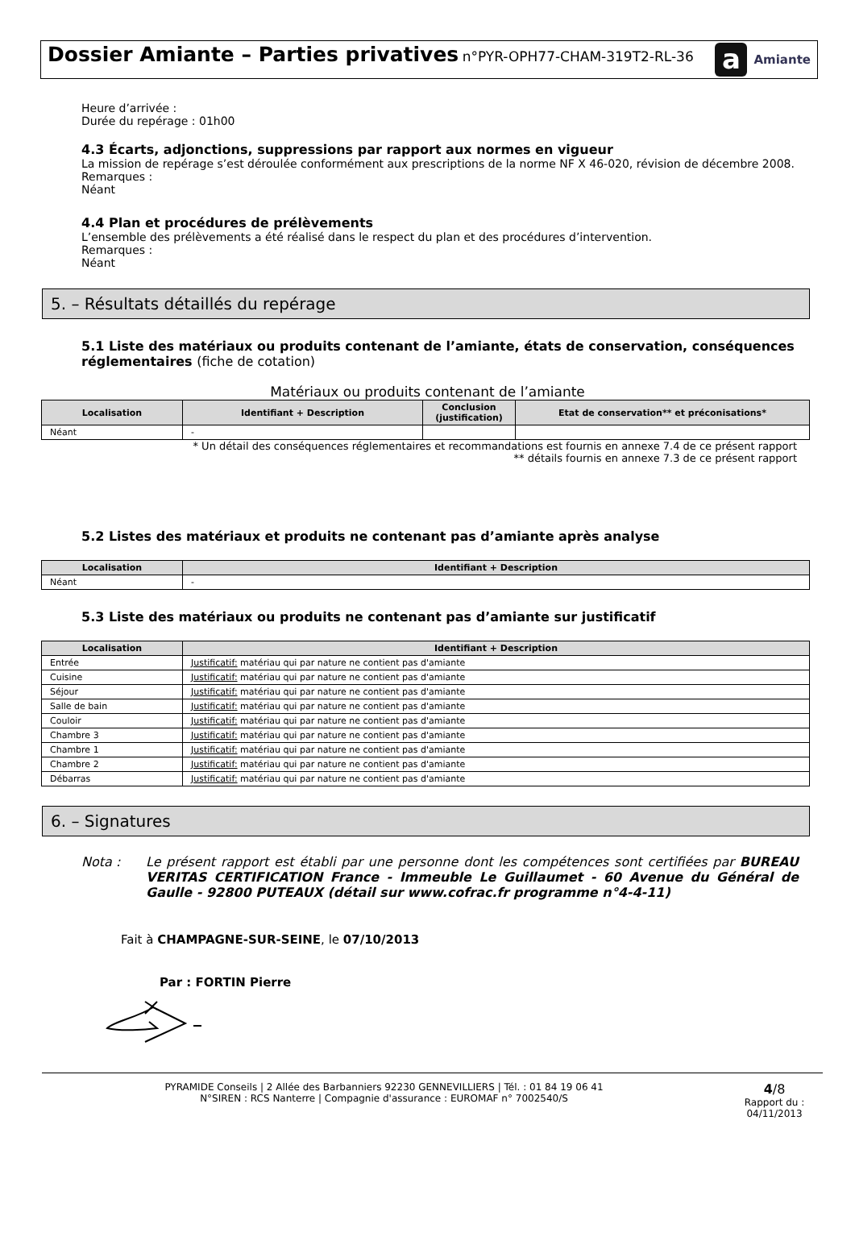Dossier Amiante – Parties privatives
n°PYR-OPH77-CHAM-319T2-RL-36
a Amiante
Heure d’arrivée :
Durée du repérage : 01h00
4.3 Écarts, adjonctions, suppressions par rapport aux normes en vigueur
La mission de repérage s’est déroulée conformément aux prescriptions de la norme NF X 46-020, révision de décembre 2008.
Remarques :
Néant
4.4 Plan et procédures de prélèvements
L’ensemble des prélèvements a été réalisé dans le respect du plan et des procédures d’intervention.
Remarques :
Néant
5. – Résultats détaillés du repérage
5.1 Liste des matériaux ou produits contenant de l’amiante, états de conservation, conséquences réglementaires (fiche de cotation)
Matériaux ou produits contenant de l’amiante
| Localisation | Identifiant + Description | Conclusion (justification) | Etat de conservation** et préconisations* |
| --- | --- | --- | --- |
| Néant | - | | |
* Un détail des conséquences réglementaires et recommandations est fournis en annexe 7.4 de ce présent rapport
** détails fournis en annexe 7.3 de ce présent rapport
5.2 Listes des matériaux et produits ne contenant pas d’amiante après analyse
| Localisation | Identifiant + Description |
| --- | --- |
| Néant | - |
5.3 Liste des matériaux ou produits ne contenant pas d’amiante sur justificatif
| Localisation | Identifiant + Description |
| --- | --- |
| Entrée | Justificatif: matériau qui par nature ne contient pas d'amiante |
| Cuisine | Justificatif: matériau qui par nature ne contient pas d'amiante |
| Séjour | Justificatif: matériau qui par nature ne contient pas d'amiante |
| Salle de bain | Justificatif: matériau qui par nature ne contient pas d'amiante |
| Couloir | Justificatif: matériau qui par nature ne contient pas d'amiante |
| Chambre 3 | Justificatif: matériau qui par nature ne contient pas d'amiante |
| Chambre 1 | Justificatif: matériau qui par nature ne contient pas d'amiante |
| Chambre 2 | Justificatif: matériau qui par nature ne contient pas d'amiante |
| Débarras | Justificatif: matériau qui par nature ne contient pas d'amiante |
6. – Signatures
Nota : Le présent rapport est établi par une personne dont les compétences sont certifiées par BUREAU VERITAS CERTIFICATION France - Immeuble Le Guillaumet - 60 Avenue du Général de Gaulle - 92800 PUTEAUX (détail sur www.cofrac.fr programme n°4-4-11)
Fait à CHAMPAGNE-SUR-SEINE, le 07/10/2013
Par : FORTIN Pierre
PYRAMIDE Conseils | 2 Allée des Barbanniers 92230 GENNEVILLIERS | Tél. : 01 84 19 06 41
N°SIREN : RCS Nanterre | Compagnie d'assurance : EUROMAF n° 7002540/S
4/8
Rapport du :
04/11/2013